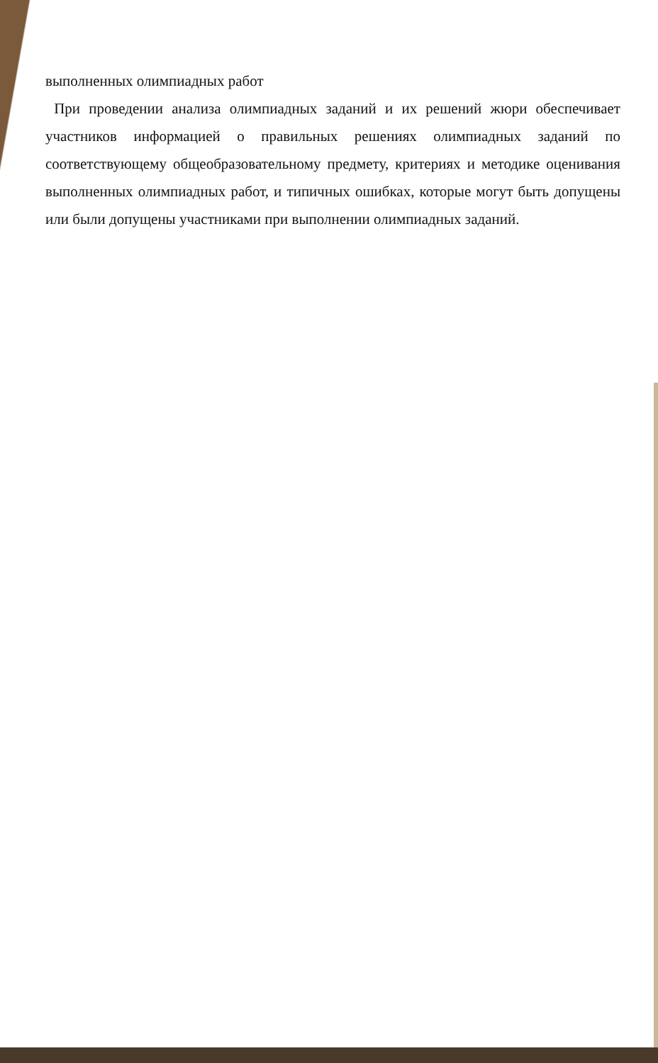выполненных олимпиадных работ
При проведении анализа олимпиадных заданий и их решений жюри обеспечивает участников информацией о правильных решениях олимпиадных заданий по соответствующему общеобразовательному предмету, критериях и методике оценивания выполненных олимпиадных работ, и типичных ошибках, которые могут быть допущены или были допущены участниками при выполнении олимпиадных заданий.